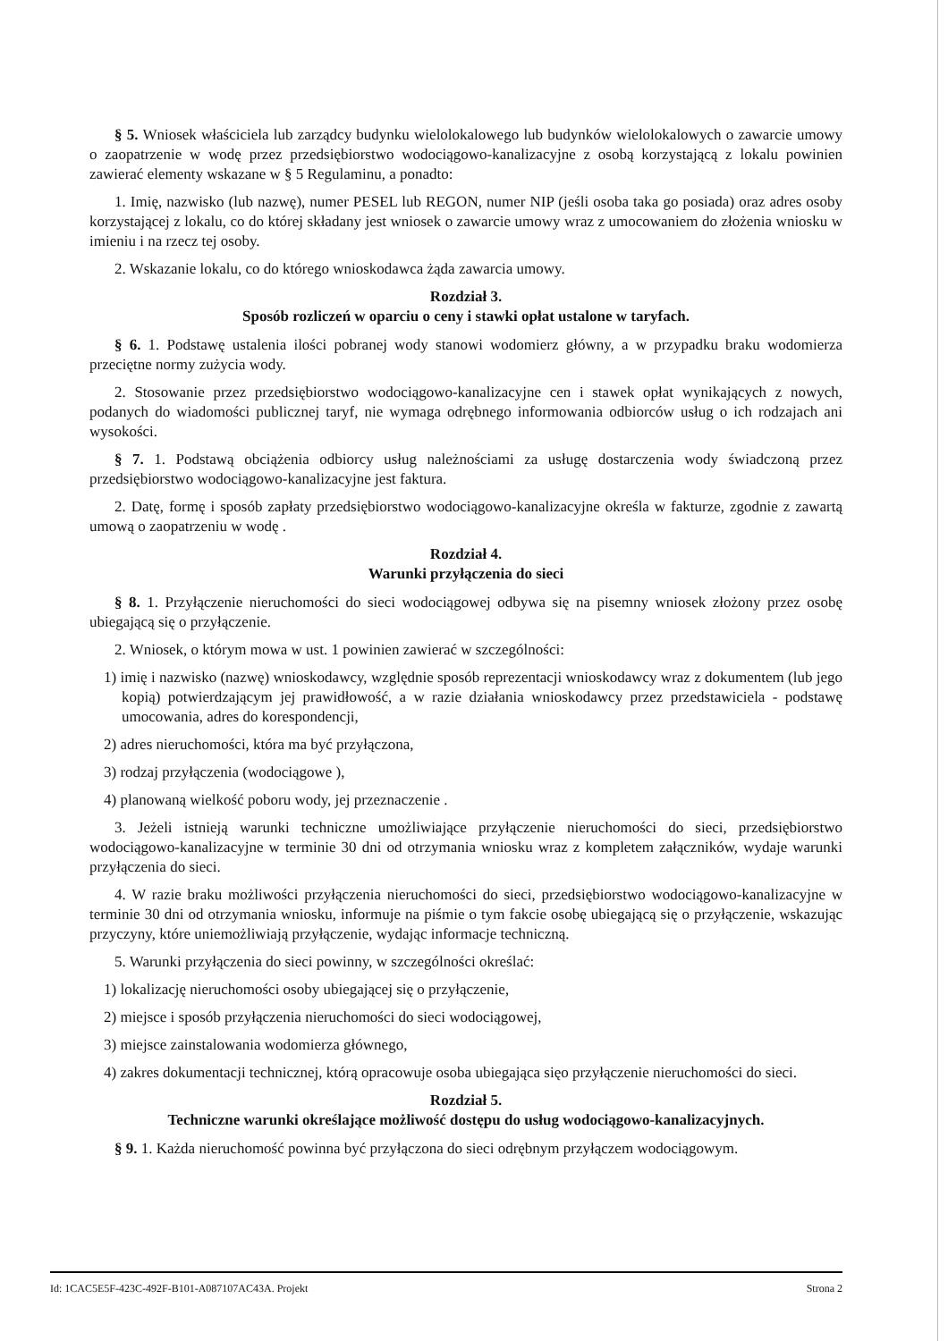§ 5. Wniosek właściciela lub zarządcy budynku wielolokalowego lub budynków wielolokalowych o zawarcie umowy o zaopatrzenie w wodę przez przedsiębiorstwo wodociągowo-kanalizacyjne z osobą korzystającą z lokalu powinien zawierać elementy wskazane w § 5 Regulaminu, a ponadto:
1. Imię, nazwisko (lub nazwę), numer PESEL lub REGON, numer NIP (jeśli osoba taka go posiada) oraz adres osoby korzystającej z lokalu, co do której składany jest wniosek o zawarcie umowy wraz z umocowaniem do złożenia wniosku w imieniu i na rzecz tej osoby.
2. Wskazanie lokalu, co do którego wnioskodawca żąda zawarcia umowy.
Rozdział 3.
Sposób rozliczeń w oparciu o ceny i stawki opłat ustalone w taryfach.
§ 6. 1. Podstawę ustalenia ilości pobranej wody stanowi wodomierz główny, a w przypadku braku wodomierza przeciętne normy zużycia wody.
2. Stosowanie przez przedsiębiorstwo wodociągowo-kanalizacyjne cen i stawek opłat wynikających z nowych, podanych do wiadomości publicznej taryf, nie wymaga odrębnego informowania odbiorców usług o ich rodzajach ani wysokości.
§ 7. 1. Podstawą obciążenia odbiorcy usług należnościami za usługę dostarczenia wody świadczoną przez przedsiębiorstwo wodociągowo-kanalizacyjne jest faktura.
2. Datę, formę i sposób zapłaty przedsiębiorstwo wodociągowo-kanalizacyjne określa w fakturze, zgodnie z zawartą umową o zaopatrzeniu w wodę .
Rozdział 4.
Warunki przyłączenia do sieci
§ 8. 1. Przyłączenie nieruchomości do sieci wodociągowej odbywa się na pisemny wniosek złożony przez osobę ubiegającą się o przyłączenie.
2. Wniosek, o którym mowa w ust. 1 powinien zawierać w szczególności:
1) imię i nazwisko (nazwę) wnioskodawcy, względnie sposób reprezentacji wnioskodawcy wraz z dokumentem (lub jego kopią) potwierdzającym jej prawidłowość, a w razie działania wnioskodawcy przez przedstawiciela - podstawę umocowania, adres do korespondencji,
2) adres nieruchomości, która ma być przyłączona,
3) rodzaj przyłączenia (wodociągowe ),
4) planowaną wielkość poboru wody, jej przeznaczenie .
3. Jeżeli istnieją warunki techniczne umożliwiające przyłączenie nieruchomości do sieci, przedsiębiorstwo wodociągowo-kanalizacyjne w terminie 30 dni od otrzymania wniosku wraz z kompletem załączników, wydaje warunki przyłączenia do sieci.
4. W razie braku możliwości przyłączenia nieruchomości do sieci, przedsiębiorstwo wodociągowo-kanalizacyjne w terminie 30 dni od otrzymania wniosku, informuje na piśmie o tym fakcie osobę ubiegającą się o przyłączenie, wskazując przyczyny, które uniemożliwiają przyłączenie, wydając informacje techniczną.
5. Warunki przyłączenia do sieci powinny, w szczególności określać:
1) lokalizację nieruchomości osoby ubiegającej się o przyłączenie,
2) miejsce i sposób przyłączenia nieruchomości do sieci wodociągowej,
3) miejsce zainstalowania wodomierza głównego,
4) zakres dokumentacji technicznej, którą opracowuje osoba ubiegająca sięo przyłączenie nieruchomości do sieci.
Rozdział 5.
Techniczne warunki określające możliwość dostępu do usług wodociągowo-kanalizacyjnych.
§ 9. 1. Każda nieruchomość powinna być przyłączona do sieci odrębnym przyłączem wodociągowym.
Id: 1CAC5E5F-423C-492F-B101-A087107AC43A. Projekt Strona 2